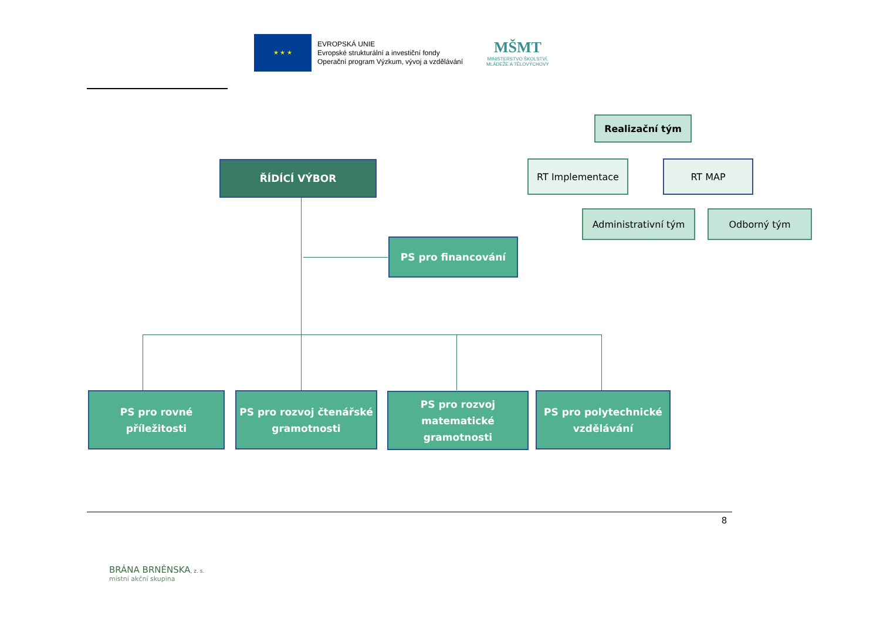★ ★ ★
EVROPSKÁ UNIE
Evropské strukturální a investiční fondy
Operační program Výzkum, vývoj a vzdělávání
MŠMT
MINISTERSTVO ŠKOLSTVÍ,
MLÁDEŽE A TĚLOVÝCHOVY
Realizační tým
RT Implementace RT MAP
Administrativní tým Odborný tým
ŘÍDÍCÍ VÝBOR
PS pro financování
PS pro rovné
příležitosti
PS pro rozvoj čtenářské
gramotnosti
PS pro rozvoj
matematické
gramotnosti
PS pro polytechnické
vzdělávání
8
BRÁNA BRNĚNSKA, z. s.
místní akční skupina